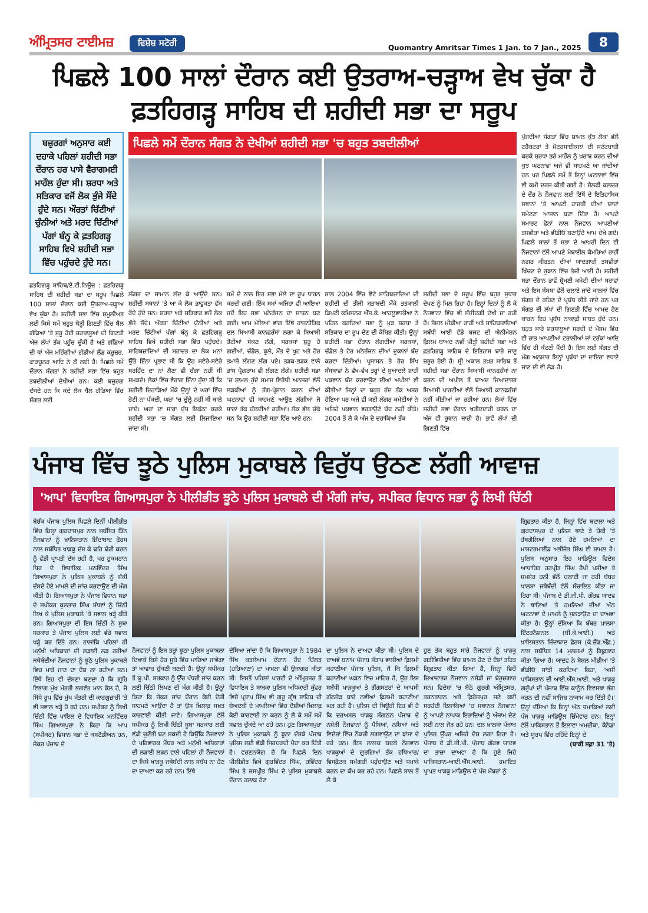ਅੰਮ੍ਰਿਤਸਰ ਟਾਈਮਜ਼
ਵਿਸ਼ੇਸ਼ ਸਟੋਰੀ
Quomantry Amritsar Times 1 Jan. to 7 Jan., 2025
8
ਪਿਛਲੇ 100 ਸਾਲਾਂ ਦੌਰਾਨ ਕਈ ਉਤਰਾਅ-ਚੜ੍ਹਾਅ ਵੇਖ ਚੁੱਕਾ ਹੈ ਫ਼ਤਹਿਗੜ੍ਹ ਸਾਹਿਬ ਦੀ ਸ਼ਹੀਦੀ ਸਭਾ ਦਾ ਸਰੂਪ
ਬਜ਼ੁਰਗਾਂ ਅਨੁਸਾਰ ਕਈ ਦਹਾਕੇ ਪਹਿਲਾਂ ਸ਼ਹੀਦੀ ਸਭਾ ਦੌਰਾਨ ਹਰ ਪਾਸੇ ਵੈਰਾਗਮਈ ਮਾਹੌਲ ਹੁੰਦਾ ਸੀ। ਸ਼ਰਧਾ ਅਤੇ ਸਤਿਕਾਰ ਵਜੋਂ ਲੋਕ ਭੁੰਜੇ ਸੌਂਦੇ ਹੁੰਦੇ ਸਨ। ਔਰਤਾਂ ਚਿੱਟੀਆਂ ਚੁੰਨੀਆਂ ਅਤੇ ਮਰਦ ਚਿੱਟੀਆਂ ਪੱਗਾਂ ਬੰਨ੍ਹ ਕੇ ਫ਼ਤਹਿਗੜ੍ਹ ਸਾਹਿਬ ਵਿਖੇ ਸ਼ਹੀਦੀ ਸਭਾ ਵਿੱਚ ਪਹੁੰਚਦੇ ਹੁੰਦੇ ਸਨ।
ਫ਼ਤਹਿਗੜ੍ਹ ਸਾਹਿਬ/ਏ.ਟੀ.ਨਿਊਜ਼ : ਫ਼ਤਹਿਗੜ੍ਹ ਸਾਹਿਬ ਦੀ ਸ਼ਹੀਦੀ ਸਭਾ ਦਾ ਸਰੂਪ ਪਿਛਲੇ 100 ਸਾਲਾਂ ਦੌਰਾਨ ਕਈ ਉਤਰਾਅ-ਚੜ੍ਹਾਅ ਵੇਖ ਚੁੱਕਾ ਹੈ। ਸ਼ਹੀਦੀ ਸਭਾ ਵਿੱਚ ਸ਼ਮੂਲੀਅਤ ਲਈ ਕਿਸੇ ਸਮੇਂ ਬਹੁਤ ਥੋੜ੍ਹੀ ਗਿਣਤੀ ਵਿੱਚ ਬੈਲ ਗੱਡਿਆਂ 'ਤੇ ਸ਼ੁਰੂ ਹੋਈ ਸ਼ਰਧਾਲੂਆਂ ਦੀ ਗਿਣਤੀ ਅੱਜ ਲੱਖਾਂ ਤੱਕ ਪਹੁੰਚ ਚੁੱਕੀ ਹੈ ਅਤੇ ਗੱਡਿਆਂ ਦੀ ਥਾਂ ਅੱਜ ਮਹਿੰਗੀਆਂ ਗੱਡੀਆਂ ਲੈਂਡ ਕਰੂਜ਼ਰ, ਫਾਰਚੂਨਰ ਆਦਿ ਨੇ ਲੈ ਲਈ ਹੈ। ਪਿਛਲੇ ਸਮੇਂ ਦੌਰਾਨ ਸੰਗਤਾਂ ਨੇ ਸ਼ਹੀਦੀ ਸਭਾ ਵਿੱਚ ਬਹੁਤ ਤਬਦੀਲੀਆਂ ਦੇਖੀਆਂ ਹਨ। ਕਈ ਬਜ਼ੁਰਗ ਦੱਸਦੇ ਹਨ ਕਿ ਕਦੇ ਲੋਕ ਬੈਲ ਗੱਡਿਆਂ ਵਿੱਚ ਸੰਗਤ ਲਈ
ਪਿਛਲੇ ਸਮੇਂ ਦੌਰਾਨ ਸੰਗਤ ਨੇ ਦੇਖੀਆਂ ਸ਼ਹੀਦੀ ਸਭਾ 'ਚ ਬਹੁਤ ਤਬਦੀਲੀਆਂ
ਲੰਗਰ ਦਾ ਸਾਮਾਨ ਲੱਦ ਕੇ ਆਉਂਦੇ ਸਨ। ਸ਼ਹੀਦੀ ਸਥਾਨਾਂ 'ਤੇ ਆ ਕੇ ਲੋਕ ਭਾਵੁਕਤਾ ਵੱਸ ਰੋਂਦੇ ਹੁੰਦੇ ਸਨ। ਸ਼ਰਧਾ ਅਤੇ ਸਤਿਕਾਰ ਵਜੋਂ ਲੋਕ ਭੁੰਜੇ ਸੌਂਦੇ। ਔਰਤਾਂ ਚਿੱਟੀਆਂ ਚੁੰਨੀਆਂ ਅਤੇ ਮਰਦ ਚਿੱਟੀਆਂ ਪੱਗਾਂ ਬੰਨ੍ਹ ਕੇ ਫ਼ਤਹਿਗੜ੍ਹ ਸਾਹਿਬ ਵਿਖੇ ਸ਼ਹੀਦੀ ਸਭਾ ਵਿੱਚ ਪਹੁੰਚਦੇ। ਸਾਹਿਬਜ਼ਾਦਿਆਂ ਦੀ ਸ਼ਹਾਦਤ ਦਾ ਲੋਕ ਮਨਾਂ ਉੱਤੇ ਇੰਨਾ ਪ੍ਰਭਾਵ ਸੀ ਕਿ ਉਹ ਸਵੇਰੇ-ਸਵੇਰੇ ਸਰਹਿੰਦ ਦਾ ਨਾਂ ਲੈਣਾ ਵੀ ਚੰਗਾ ਨਹੀਂ ਸੀ ਸਮਝਦੇ। ਲੋਕਾਂ ਵਿੱਚ ਵੈਰਾਗ ਇੰਨਾ ਹੁੰਦਾ ਸੀ ਕਿ ਸ਼ਹੀਦੀ ਦਿਹਾੜਿਆਂ ਮੌਕੇ ਉਨ੍ਹਾਂ ਦੇ ਘਰਾਂ ਵਿੱਚ ਰੋਟੀ ਨਾ ਪੱਕਦੀ, ਘਰਾਂ 'ਚ ਚੁੱਲ੍ਹੇ ਨਹੀਂ ਸੀ ਬਾਲੇ ਜਾਂਦੇ। ਘਰਾਂ ਦਾ ਸਾਰਾ ਦੁੱਧ ਇਕੱਠਾ ਕਰਕੇ ਸ਼ਹੀਦੀ ਸਭਾ 'ਚ ਸੰਗਤ ਲਈ ਲਿਜਾਇਆ ਜਾਂਦਾ ਸੀ।
ਸਮੇਂ ਦੇ ਨਾਲ ਇਹ ਸਭਾ ਮੇਲੇ ਦਾ ਰੂਪ ਧਾਰਨ ਕਰਦੀ ਗਈ। ਇੱਕ ਸਮਾਂ ਅਜਿਹਾ ਵੀ ਆਇਆ ਜਦੋਂ ਇਹ ਸਭਾ ਮਨੋਰੰਜਨ ਦਾ ਸਾਧਨ ਬਣ ਗਈ। ਆਮ ਮੇਲਿਆਂ ਵਾਂਗ ਇੱਥੇ ਰਾਜਨੀਤਿਕ ਦਲ ਸਿਆਸੀ ਕਾਨਫ਼ਰੰਸਾਂ ਲਗਾ ਕੇ ਸਿਆਸੀ ਰੋਟੀਆਂ ਸੇਕਣ ਲੱਗੇ, ਸਰਕਸਾਂ ਸ਼ੁਰੂ ਹੋ ਗਈਆਂ, ਚੰਡੋਲ, ਝੂਲੇ, ਮੌਤ ਦੇ ਖੂਹ ਅਤੇ ਹੋਰ ਤਮਾਸ਼ੇ ਲੱਗਣ ਲੱਗ ਪਏ। ਤੜਕ-ਭੜਕ ਵਾਲੇ ਡਾਂਸ ਪ੍ਰੋਗਰਾਮ ਵੀ ਲੱਗਣ ਲੱਗੇ। ਸ਼ਹੀਦੀ ਸਭਾ 'ਚ ਸ਼ਾਮਲ ਹੁੰਦੇ ਸਮਾਜ ਵਿਰੋਧੀ ਅਨਸਰਾਂ ਵੱਲੋਂ ਲੜਕੀਆਂ ਨੂੰ ਤੰਗ-ਪ੍ਰੇਸ਼ਾਨ ਕਰਨ ਦੀਆਂ ਘਟਨਾਵਾਂ ਵੀ ਸਾਹਮਣੇ ਆਉਣ ਲੱਗੀਆਂ ਜੋ ਸਾਲਾਂ ਤੱਕ ਚੱਲਦੀਆਂ ਰਹੀਆਂ। ਲੋਕ ਭੁੱਲ ਚੁੱਕੇ ਸਨ ਕਿ ਉਹ ਸ਼ਹੀਦੀ ਸਭਾ ਵਿੱਚ ਆਏ ਹਨ।
ਸਾਲ 2004 ਵਿੱਚ ਛੋਟੇ ਸਾਹਿਬਜ਼ਾਦਿਆਂ ਦੀ ਸ਼ਹੀਦੀ ਦੀ ਤੀਜੀ ਸ਼ਤਾਬਦੀ ਮੌਕੇ ਤਤਕਾਲੀ ਡਿਪਟੀ ਕਮਿਸ਼ਨਰ ਐੱਸ.ਕੇ. ਆਹਲੂਵਾਲੀਆ ਨੇ ਪਹਿਲ ਕਰਦਿਆਂ ਸਭਾ ਨੂੰ ਮੁੜ ਸ਼ਰਧਾ ਤੇ ਸਤਿਕਾਰ ਦਾ ਰੂਪ ਦੇਣ ਦੀ ਕੋਸ਼ਿਸ਼ ਕੀਤੀ। ਉਨ੍ਹਾਂ ਸ਼ਹੀਦੀ ਸਭਾ ਦੌਰਾਨ ਲੱਗਦੀਆਂ ਸਰਕਸਾਂ, ਚੰਡੋਲ ਤੇ ਹੋਰ ਮਨੋਰੰਜਨ ਦੀਆਂ ਦੁਕਾਨਾਂ ਬੰਦ ਕਰਵਾ ਦਿੱਤੀਆਂ। ਪ੍ਰਸ਼ਾਸਨ ਤੇ ਹੋਰ ਸਿੱਖ ਸੰਸਥਾਵਾਂ ਨੇ ਵੱਖ-ਵੱਖ ਤਰ੍ਹਾਂ ਦੇ ਸੁਆਦਲੇ ਸ਼ਾਹੀ ਪਕਵਾਨ ਬੰਦ ਕਰਵਾਉਣ ਦੀਆਂ ਅਪੀਲਾਂ ਵੀ ਕੀਤੀਆਂ ਜਿਨ੍ਹਾਂ ਦਾ ਬਹੁਤ ਹੱਦ ਤੱਕ ਅਸਰ ਹੋਇਆ ਪਰ ਅਜੇ ਵੀ ਕਈ ਲੰਗਰ ਕਮੇਟੀਆਂ ਨੇ ਅਜਿਹੇ ਪਕਵਾਨ ਵਰਤਾਉਣੇ ਬੰਦ ਨਹੀਂ ਕੀਤੇ। 2004 ਤੋਂ ਲੈ ਕੇ ਅੱਜ ਦੋ ਦਹਾਕਿਆਂ ਤੱਕ
ਸ਼ਹੀਦੀ ਸਭਾ ਦੇ ਸਰੂਪ ਵਿੱਚ ਬਹੁਤ ਸੁਧਾਰ ਦੇਖਣ ਨੂੰ ਮਿਲ ਰਿਹਾ ਹੈ। ਇਨ੍ਹਾਂ ਦਿਨਾਂ ਨੂੰ ਲੈ ਕੇ ਨੌਜਵਾਨਾਂ ਵਿੱਚ ਵੀ ਸੰਜੀਦਗੀ ਦੇਖੀ ਜਾ ਰਹੀ ਹੈ। ਸੋਸ਼ਲ ਮੀਡੀਆ ਰਾਹੀਂ ਅਤੇ ਸਾਹਿਬਜ਼ਾਦਿਆਂ ਸਬੰਧੀ ਆਈ ਵੱਡੇ ਬਜਟ ਦੀ ਐਨੀਮੇਸ਼ਨ ਫ਼ਿਲਮ ਬਾਅਦ ਨਵੀਂ ਪੀੜ੍ਹੀ ਸ਼ਹੀਦੀ ਸਭਾ ਅਤੇ ਫ਼ਤਹਿਗੜ੍ਹ ਸਾਹਿਬ ਦੇ ਇਤਿਹਾਸ ਬਾਰੇ ਜਾਣੂ ਜ਼ਰੂਰ ਹੋਈ ਹੈ। ਸ੍ਰੀ ਅਕਾਲ ਤਖ਼ਤ ਸਾਹਿਬ ਤੋਂ ਸ਼ਹੀਦੀ ਸਭਾ ਦੌਰਾਨ ਸਿਆਸੀ ਕਾਨਫਰੰਸਾਂ ਨਾ ਕਰਨ ਦੀ ਅਪੀਲ ਤੋਂ ਬਾਅਦ ਜ਼ਿਆਦਾਤਰ ਸਿਆਸੀ ਪਾਰਟੀਆਂ ਵੱਲੋਂ ਸਿਆਸੀ ਕਾਨਫਰੰਸਾਂ ਨਹੀਂ ਕੀਤੀਆਂ ਜਾ ਰਹੀਆਂ ਹਨ। ਲੋਕਾਂ ਵਿੱਚ ਸ਼ਹੀਦੀ ਸਭਾ ਦੌਰਾਨ ਖਰੀਦਦਾਰੀ ਕਰਨ ਦਾ ਅੱਜ ਵੀ ਰੁਝਾਨ ਜਾਰੀ ਹੈ। ਭਾਵੇਂ ਲੱਖਾਂ ਦੀ ਗਿਣਤੀ ਵਿੱਚ
ਪੁੱਜਦੀਆਂ ਸੰਗਤਾਂ ਵਿੱਚ ਸ਼ਾਮਲ ਕੁੱਝ ਲੋਕਾਂ ਵੱਲੋਂ ਟਰੈਕਟਰਾਂ ਤੇ ਮੋਟਰਸਾਈਕਲਾਂ ਦੀ ਸਟੰਟਬਾਜ਼ੀ ਕਰਕੇ ਸ਼ਰਧਾ ਭਰੇ ਮਾਹੌਲ ਨੂੰ ਖ਼ਰਾਬ ਕਰਨ ਦੀਆਂ ਕੁਝ ਘਟਨਾਵਾਂ ਅਜੇ ਵੀ ਸਾਹਮਣੇ ਆ ਜਾਂਦੀਆਂ ਹਨ ਪਰ ਪਿਛਲੇ ਸਮੇਂ ਤੋਂ ਇਨ੍ਹਾਂ ਘਟਨਾਵਾਂ ਵਿੱਚ ਵੀ ਕਮੀ ਦਰਜ ਕੀਤੀ ਗਈ ਹੈ। ਸੈਲਫੀ ਕਲਚਰ ਦੇ ਦੌਰ ਨੇ ਨੌਜਵਾਨ ਲਈ ਇੱਥੋਂ ਦੇ ਇਤਿਹਾਸਿਕ ਸਥਾਨਾਂ 'ਤੇ ਆਪਣੀ ਹਾਜ਼ਰੀ ਦੀਆਂ ਯਾਦਾਂ ਸਮੇਟਣਾ ਆਸਾਨ ਬਣਾ ਦਿੱਤਾ ਹੈ। ਆਪਣੇ ਸਮਾਰਟ ਫ਼ੋਨਾਂ ਨਾਲ ਨੌਜਵਾਨ ਆਪਣੀਆਂ ਤਸਵੀਰਾਂ ਅਤੇ ਵੀਡੀਓ ਬਣਾਉਂਦੇ ਆਮ ਦੇਖੇ ਗਏ। ਪਿਛਲੇ ਸਾਲਾਂ ਤੋਂ ਸਭਾ ਦੇ ਆਖ਼ਰੀ ਦਿਨ ਵੀ ਨੌਜਵਾਨਾਂ ਵੱਲੋਂ ਆਪਣੇ ਮੋਬਾਈਲ ਕੈਮਰਿਆਂ ਰਾਹੀਂ ਨਗਰ ਕੀਰਤਨ ਦੀਆਂ ਯਾਦਗਾਰੀ ਤਸਵੀਰਾਂ ਖਿੱਚਣ ਦੇ ਰੁਝਾਨ ਵਿੱਚ ਤੇਜ਼ੀ ਆਈ ਹੈ। ਸ਼ਹੀਦੀ ਸਭਾ ਦੌਰਾਨ ਭਾਵੇਂ ਸ਼੍ਰੋਮਣੀ ਕਮੇਟੀ ਦੀਆਂ ਸਰਾਵਾਂ ਅਤੇ ਇਸ ਸੰਸਥਾ ਵੱਲੋਂ ਚਲਾਏ ਜਾਂਦੇ ਕਾਲਜਾਂ ਵਿੱਚ ਸੰਗਤ ਦੇ ਰਹਿਣ ਦੇ ਪ੍ਰਬੰਧ ਕੀਤੇ ਜਾਂਦੇ ਹਨ ਪਰ ਸੰਗਤ ਦੀ ਲੱਖਾਂ ਦੀ ਗਿਣਤੀ ਵਿੱਚ ਆਮਦ ਹੋਣ ਕਾਰਨ ਇਹ ਪ੍ਰਬੰਧ ਨਾਕਾਫ਼ੀ ਸਾਬਤ ਹੁੰਦੇ ਹਨ। ਬਹੁਤ ਸਾਰੇ ਸ਼ਰਧਾਲੂਆਂ ਸਰਦੀ ਦੇ ਮੌਸਮ ਵਿੱਚ ਵੀ ਰਾਤ ਆਪਣੀਆਂ ਟਰਾਲੀਆਂ ਜਾਂ ਟਰੱਕਾਂ ਆਦਿ ਵਿੱਚ ਹੀ ਕੱਟਣੀ ਪੈਂਦੀ ਹੈ। ਇਸ ਲਈ ਸੰਗਤ ਦੀ ਮੰਗ ਅਨੁਸਾਰ ਇਨ੍ਹਾਂ ਪ੍ਰਬੰਧਾਂ ਦਾ ਦਾਇਰਾ ਵਧਾਏ ਜਾਣ ਦੀ ਵੀ ਲੋੜ ਹੈ।
ਪੰਜਾਬ ਵਿੱਚ ਝੂਠੇ ਪੁਲਿਸ ਮੁਕਾਬਲੇ ਵਿਰੁੱਧ ਉਠਣ ਲੱਗੀ ਆਵਾਜ਼
'ਆਪ' ਵਿਧਾਇਕ ਗਿਆਸਪੁਰਾ ਨੇ ਪੀਲੀਭੀਤ ਝੂਠੇ ਪੁਲਿਸ ਮੁਕਾਬਲੇ ਦੀ ਮੰਗੀ ਜਾਂਚ, ਸਪੀਕਰ ਵਿਧਾਨ ਸਭਾ ਨੂੰ ਲਿਖੀ ਚਿੱਠੀ
ਬੇਸ਼ੱਕ ਪੰਜਾਬ ਪੁਲਿਸ ਪਿਛਲੇ ਦਿਨੀਂ ਪੀਲੀਭੀਤ ਵਿੱਚ ਜ਼ਿਲ੍ਹਾ ਗੁਰਦਾਸਪੁਰ ਨਾਲ ਸਬੰਧਿਤ ਤਿੰਨ ਨੌਜਵਾਨਾਂ ਨੂੰ ਖ਼ਾਲਿਸਤਾਨ ਜ਼ਿੰਦਾਬਾਦ ਫ਼ੋਰਸ ਨਾਲ ਸਬੰਧਿਤ ਖਾੜਕੂ ਦੱਸ ਕੇ ਢਹਿ ਢੇਰੀ ਕਰਨ ਨੂੰ ਵੱਡੀ ਪ੍ਰਾਪਤੀ ਦੱਸ ਰਹੀ ਹੈ, ਪਰ ਹੁਕਮਰਾਨ ਧਿਰ ਦੇ ਵਿਧਾਇਕ ਮਨਵਿੰਦਰ ਸਿੰਘ ਗਿਆਸਪੁਰਾ ਨੇ ਪੁਲਿਸ ਮੁਕਾਬਲੇ ਨੂੰ ਸ਼ੱਕੀ ਦੱਸਦੇ ਹੋਏ ਮਾਮਲੇ ਦੀ ਜਾਂਚ ਕਰਵਾਉਣ ਦੀ ਮੰਗ ਕੀਤੀ ਹੈ। ਗਿਆਸਪੁਰਾ ਨੇ ਪੰਜਾਬ ਵਿਧਾਨ ਸਭਾ ਦੇ ਸਪੀਕਰ ਕੁਲਤਾਰ ਸਿੰਘ ਸੰਧਵਾਂ ਨੂੰ ਚਿੱਠੀ ਲਿਖ ਕੇ ਪੁਲਿਸ ਮੁਕਾਬਲੇ 'ਤੇ ਸਵਾਲ ਖੜ੍ਹੇ ਕੀਤੇ ਹਨ। ਗਿਆਸਪੁਰਾ ਦੀ ਇਸ ਚਿੱਠੀ ਨੇ ਸੂਬਾ ਸਰਕਾਰ ਤੇ ਪੰਜਾਬ ਪੁਲਿਸ ਲਈ ਵੱਡੇ ਸਵਾਲ ਖੜ੍ਹੇ ਕਰ ਦਿੱਤੇ ਹਨ। ਹਾਲਾਂਕਿ ਪਹਿਲਾਂ ਹੀ ਮਨੁੱਖੀ ਅਧਿਕਾਰਾਂ ਦੀ ਲੜਾਈ ਲੜ ਰਹੀਆਂ ਜਥੇਬੰਦੀਆਂ ਨੌਜਵਾਨਾਂ ਨੂੰ ਝੂਠੇ ਪੁਲਿਸ ਮੁਕਾਬਲੇ ਵਿਚ ਮਾਰੇ ਜਾਣ ਦਾ ਦੋਸ਼ ਲਾ ਰਹੀਆਂ ਸਨ। ਇੱਥੇ ਇਹ ਵੀ ਦੱਸਣਾ ਬਣਦਾ ਹੈ ਕਿ ਗ੍ਰਹਿ ਵਿਭਾਗ ਮੁੱਖ ਮੰਤਰੀ ਭਗਵੰਤ ਮਾਨ ਕੋਲ ਹੈ, ਜੋ ਸਿੱਧੇ ਰੂਪ ਵਿੱਚ ਮੁੱਖ ਮੰਤਰੀ ਦੀ ਕਾਰਗੁਜ਼ਾਰੀ 'ਤੇ ਵੀ ਸਵਾਲ ਖੜ੍ਹੇ ਹੋ ਰਹੇ ਹਨ। ਸਪੀਕਰ ਨੂੰ ਲਿਖੀ ਚਿੱਠੀ ਵਿੱਚ ਪਾਇਲ ਦੇ ਵਿਧਾਇਕ ਮਨਵਿੰਦਰ ਸਿੰਘ ਗਿਆਸਪੁਰਾ ਨੇ ਕਿਹਾ ਕਿ ਆਪ (ਸਪੀਕਰ) ਵਿਧਾਨ ਸਭਾ ਦੇ ਕਸਟੋਡੀਅਨ ਹਨ, ਜੇਕਰ ਪੰਜਾਬ ਦੇ
ਨੌਜਵਾਨਾਂ ਨੂੰ ਇਸ ਤਰ੍ਹਾਂ ਝੂਠਾ ਪੁਲਿਸ ਮੁਕਾਬਲਾ ਦਿਖਾਕੇ ਕਿਸੇ ਹੋਰ ਸੂਬੇ ਵਿੱਚ ਮਾਰਿਆ ਜਾਵੇਗਾ ਤਾਂ ਆਵਾਜ਼ ਚੁੱਕਣੀ ਬਣਦੀ ਹੈ। ਉਨ੍ਹਾਂ ਸਪੀਕਰ ਤੋਂ ਯੂ.ਪੀ. ਸਰਕਾਰ ਨੂੰ ਉੱਚ ਪੱਧਰੀ ਜਾਂਚ ਕਰਨ ਲਈ ਚਿੱਠੀ ਲਿਖਣ ਦੀ ਮੰਗ ਕੀਤੀ ਹੈ। ਉਨ੍ਹਾਂ ਕਿਹਾ ਕਿ ਜੇਕਰ ਜਾਂਚ ਦੌਰਾਨ ਕੋਈ ਦੋਸ਼ੀ ਸਾਹਮਣੇ ਆਉਂਦਾ ਹੈ ਤਾਂ ਉਸ ਖ਼ਿਲਾਫ਼ ਸਖ਼ਤ ਕਾਰਵਾਈ ਕੀਤੀ ਜਾਵੇ। ਗਿਆਸਪੁਰਾ ਵੱਲੋਂ ਸਪੀਕਰ ਨੂੰ ਲਿਖੀ ਚਿੱਠੀ ਸੂਬਾ ਸਰਕਾਰ ਲਈ ਵੱਡੀ ਚੁਣੌਤੀ ਬਣ ਸਕਦੀ ਹੈ ਕਿਉਂਕਿ ਨੌਜਵਾਨਾਂ ਦੇ ਪਰਿਵਾਰਕ ਮੈਂਬਰ ਅਤੇ ਮਨੁੱਖੀ ਅਧਿਕਾਰਾਂ ਦੀ ਲੜਾਈ ਲੜਨ ਵਾਲੇ ਪਹਿਲਾਂ ਹੀ ਨੌਜਵਾਨਾਂ ਦਾ ਕਿਸੇ ਖਾੜਕੂ ਜਥੇਬੰਦੀ ਨਾਲ ਸਬੰਧ ਨਾ ਹੋਣ ਦਾ ਦਾਅਵਾ ਕਰ ਰਹੇ ਹਨ। ਇੱਥੇ
ਦੱਸਿਆ ਜਾਂਦਾ ਹੈ ਕਿ ਗਿਆਸਪੁਰਾ ਨੇ 1984 ਸਿੱਖ ਕਤਲੇਆਮ ਦੌਰਾਨ ਹੋਂਦ ਚਿੱਲੜ (ਹਰਿਆਣਾ) ਦਾ ਮਾਮਲਾ ਵੀ ਉਜਾਗਰ ਕੀਤਾ ਸੀ। ਇਸਤੋਂ ਪਹਿਲਾਂ ਪਾਰਟੀ ਦੇ ਅੰਮ੍ਰਿਤਸਰ ਤੋਂ ਵਿਧਾਇਕ ਤੇ ਸਾਬਕਾ ਪੁਲਿਸ ਅਧਿਕਾਰੀ ਕੁੰਵਰ ਵਿਜੈ ਪ੍ਰਤਾਪ ਸਿੰਘ ਵੀ ਗੁਰੂ ਗ੍ਰੰਥ ਸਾਹਿਬ ਦੀ ਬੇਅਦਬੀ ਦੇ ਮਾਮਲਿਆਂ ਵਿੱਚ ਦੋਸ਼ੀਆਂ ਖ਼ਿਲਾਫ਼ ਕੋਈ ਕਾਰਵਾਈ ਨਾ ਕਰਨ ਨੂੰ ਲੈ ਕੇ ਸਮੇਂ ਸਮੇਂ ਸਵਾਲ ਚੁੱਕਦੇ ਆ ਰਹੇ ਹਨ। ਹੁਣ ਗਿਆਸਪੁਰਾ ਨੇ ਪੁਲਿਸ ਮੁਕਾਬਲੇ ਨੂੰ ਝੂਠਾ ਦੱਸਕੇ ਪੰਜਾਬ ਪੁਲਿਸ ਲਈ ਵੱਡੀ ਸਿਰਦਰਦੀ ਪੈਦਾ ਕਰ ਦਿੱਤੀ ਹੈ। ਵਰਣਨਯੋਗ ਹੈ ਕਿ ਪਿਛਲੇ ਦਿਨ ਪੀਲੀਭੀਤ ਵਿਖੇ ਗੁਰਵਿੰਦਰ ਸਿੰਘ, ਰਵਿੰਦਰ ਸਿੰਘ ਤੇ ਜਸਪ੍ਰੀਤ ਸਿੰਘ ਦੇ ਪੁਲਿਸ ਮੁਕਾਬਲੇ ਦੌਰਾਨ ਹਲਾਕ ਹੋਣ
ਦਾ ਪੁਲਿਸ ਨੇ ਦਾਅਵਾ ਕੀਤਾ ਸੀ। ਪੁਲਿਸ ਦੇ ਦਾਅਵੇ ਬਨਾਮ ਪੰਜਾਬ ਸੰਤਾਪ ਵਾਲੀਆਂ ਫ਼ਿਲਮੀ ਕਹਾਣੀਆਂ ਪੰਜਾਬ ਪੁਲਿਸ, ਜੋ ਕਿ ਫ਼ਿਲਮੀ ਕਹਾਣੀਆਂ ਘੜਨ ਵਿਚ ਮਾਹਿਰ ਹੈ, ਉਹ ਇਸ ਸਬੰਧੀ ਖਾੜਕੂਆਂ ਤੇ ਗੈਂਗਸਟਰਾਂ ਦੇ ਆਪਸੀ ਗੱਠਜੋੜ ਬਾਰੇ ਨਵੀਆਂ ਫ਼ਿਲਮੀ ਕਹਾਣੀਆਂ ਘੜ ਰਹੀ ਹੈ। ਪੁਲਿਸ ਦੀ ਥਿਊਰੀ ਇਹ ਵੀ ਹੈ ਕਿ ਦਰਅਸਲ ਖਾੜਕੂ ਸੰਗਠਨ ਪੰਜਾਬ ਦੇ ਨਸ਼ੇੜੀ ਨੌਜਵਾਨਾਂ ਨੂੰ ਪੈਸਿਆਂ, ਨਸ਼ਿਆਂ ਅਤੇ ਵਿਦੇਸ਼ਾਂ ਵਿੱਚ ਨੌਕਰੀ ਲਗਵਾਉਣ ਦਾ ਝਾਂਸਾ ਦੇ ਰਹੇ ਹਨ। ਇਸ ਲਾਲਚ ਬਦਲੇ ਨੌਜਵਾਨ ਖਾੜਕੂਆਂ ਦੇ ਗੁਰਗਿਆਂ ਤੱਕ ਹਥਿਆਰ/ਵਿਸਫ਼ੋਟਕ ਸਮੱਗਰੀ ਪਹੁੰਚਾਉਣ ਅਤੇ ਧਮਾਕੇ ਕਰਨ ਦਾ ਕੰਮ ਕਰ ਰਹੇ ਹਨ। ਪਿਛਲੇ ਸਾਲ ਤੋਂ ਲੈ ਕੇ
ਹੁਣ ਤੱਕ ਬਹੁਤ ਸਾਰੇ ਨੌਜਵਾਨਾਂ ਨੂੰ ਖਾੜਕੂ ਗਤੀਵਿਧੀਆਂ ਵਿੱਚ ਸ਼ਾਮਲ ਹੋਣ ਦੇ ਦੋਸ਼ਾਂ ਤਹਿਤ ਗ੍ਰਿਫ਼ਤਾਰ ਕੀਤਾ ਗਿਆ ਹੈ, ਜਿਨ੍ਹਾਂ ਵਿਚੋਂ ਜ਼ਿਆਦਾਤਰ ਨੌਜਵਾਨ ਨਸ਼ੇੜੀ ਜਾਂ ਬੇਰੁਜ਼ਗਾਰ ਸਨ। ਵਿਦੇਸ਼ਾਂ 'ਚ ਬੈਠੇ ਗੁਰਗੇ ਅੰਮ੍ਰਿਤਸਰ, ਤਰਨਤਾਰਨ ਅਤੇ ਫ਼ਿਰੋਜ਼ਪੁਰ ਸਣੇ ਕਈ ਸਰਹੱਦੀ ਇਲਾਕਿਆਂ 'ਚ ਸਥਾਨਕ ਨੌਜਵਾਨਾਂ ਨੂੰ ਆਪਣੇ ਨਾਪਾਕ ਇਰਾਦਿਆਂ ਨੂੰ ਅੰਜਾਮ ਦੇਣ ਲਈ ਨਾਲ ਜੋੜ ਰਹੇ ਹਨ। ਦਲ ਖ਼ਾਲਸਾ ਪੰਜਾਬ ਪੁਲਿਸ ਉੱਪਰ ਅਜਿਹੇ ਦੋਸ਼ ਲਗਾ ਰਿਹਾ ਹੈ। ਪੰਜਾਬ ਦੇ ਡੀ.ਜੀ.ਪੀ. ਪੰਜਾਬ ਗੌਰਵ ਯਾਦਵ ਦਾ ਤਾਜ਼ਾ ਦਾਅਵਾ ਹੈ ਕਿ ਹੁਣੇ ਜਿਹੇ ਪਾਕਿਸਤਾਨ-ਆਈ.ਐੱਸ.ਆਈ. ਹਮਾਇਤ ਪ੍ਰਾਪਤ ਖਾੜਕੂ ਮਾਡਿਊਲ ਦੇ ਪੰਜ ਮੈਂਬਰਾਂ ਨੂੰ
ਗ੍ਰਿਫ਼ਤਾਰ ਕੀਤਾ ਹੈ, ਜਿਨ੍ਹਾਂ ਵਿੱਚ ਬਟਾਲਾ ਅਤੇ ਗੁਰਦਾਸਪੁਰ ਦੇ ਪੁਲਿਸ ਥਾਣੇ ਤੇ ਚੌਕੀ 'ਤੇ ਹੱਥਗੋਲਿਆਂ ਨਾਲ ਹੋਏ ਹਮਲਿਆਂ ਦਾ ਮਾਸਟਰਮਾਈਂਡ ਅਭੀਜੋਤ ਸਿੰਘ ਵੀ ਸ਼ਾਮਲ ਹੈ। ਪੁਲਿਸ ਅਨੁਸਾਰ ਇਹ ਮਾਡਿਊਲ ਵਿਦੇਸ਼ ਆਧਾਰਿਤ ਹਰਪ੍ਰੀਤ ਸਿੰਘ ਹੈਪੀ ਪਸੀਆ ਤੇ ਸ਼ਮਸ਼ੇਰ ਹਨੀ ਵੱਲੋਂ ਚਲਾਈ ਜਾ ਰਹੀ ਬੱਬਰ ਖਾਲਸਾ ਜਥੇਬੰਦੀ ਵੱਲੋਂ ਸੰਚਾਲਿਤ ਕੀਤਾ ਜਾ ਰਿਹਾ ਸੀ। ਪੰਜਾਬ ਦੇ ਡੀ.ਜੀ.ਪੀ. ਗੌਰਵ ਯਾਦਵ ਨੇ ਥਾਣਿਆਂ 'ਤੇ ਹਮਲਿਆਂ ਦੀਆਂ ਅੱਠ ਘਟਨਾਵਾਂ ਦੇ ਮਾਮਲੇ ਨੂੰ ਸੁਲਝਾਉਣ ਦਾ ਦਾਅਵਾ ਕੀਤਾ ਹੈ। ਉਨ੍ਹਾਂ ਦੱਸਿਆ ਕਿ ਬੱਬਰ ਖ਼ਾਲਸਾ ਇੰਟਰਨੈਸ਼ਨਲ (ਬੀ.ਕੇ.ਆਈ.) ਅਤੇ ਖ਼ਾਲਿਸਤਾਨ ਜ਼ਿੰਦਾਬਾਦ ਫ਼ੋਰਸ (ਕੇ.ਜ਼ੈੱਡ.ਐੱਫ਼.) ਨਾਲ ਸਬੰਧਿਤ 14 ਮੁਲਜ਼ਮਾਂ ਨੂੰ ਗ੍ਰਿਫ਼ਤਾਰ ਕੀਤਾ ਗਿਆ ਹੈ। ਯਾਦਵ ਨੇ ਸੋਸ਼ਲ ਮੀਡੀਆ 'ਤੇ ਵੀਡੀਓ ਸਾਂਝੀ ਕਰਦਿਆਂ ਕਿਹਾ, 'ਅਸੀਂ ਪਾਕਿਸਤਾਨ ਦੀ ਆਈ.ਐੱਸ.ਆਈ. ਅਤੇ ਖਾੜਕੂ ਗਰੁੱਪਾਂ ਦੀ ਪੰਜਾਬ ਵਿੱਚ ਕਾਨੂੰਨ ਵਿਵਸਥਾ ਭੰਗ ਕਰਨ ਦੀ ਨਵੀਂ ਸਾਜਿਸ਼ ਨਾਕਾਮ ਕਰ ਦਿੱਤੀ ਹੈ।' ਉਨ੍ਹਾਂ ਦੱਸਿਆ ਕਿ ਇਨ੍ਹਾਂ ਅੱਠ ਧਮਾਕਿਆਂ ਲਈ ਪੰਜ ਖਾੜਕੂ ਮਾਡਿਊਲ ਜ਼ਿੰਮੇਵਾਰ ਹਨ। ਇਨ੍ਹਾਂ ਵੱਲੋਂ ਪਾਕਿਸਤਾਨ ਤੋਂ ਇਲਾਵਾ ਅਮਰੀਕਾ, ਕੈਨੇਡਾ ਅਤੇ ਯੂਰਪ ਵਿੱਚ ਰਹਿੰਦੇ ਇਨ੍ਹਾਂ ਦੇ
(ਬਾਕੀ ਸਫ਼ਾ 31 'ਤੇ)